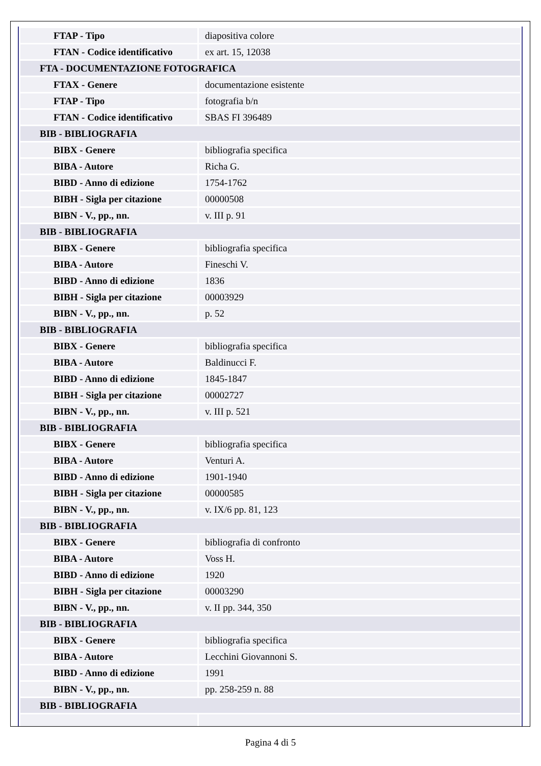| FTAP - Tipo | diapositiva colore |
| FTAN - Codice identificativo | ex art. 15, 12038 |
| FTA - DOCUMENTAZIONE FOTOGRAFICA | |
| FTAX - Genere | documentazione esistente |
| FTAP - Tipo | fotografia b/n |
| FTAN - Codice identificativo | SBAS FI 396489 |
| BIB - BIBLIOGRAFIA | |
| BIBX - Genere | bibliografia specifica |
| BIBA - Autore | Richa G. |
| BIBD - Anno di edizione | 1754-1762 |
| BIBH - Sigla per citazione | 00000508 |
| BIBN - V., pp., nn. | v. III p. 91 |
| BIB - BIBLIOGRAFIA | |
| BIBX - Genere | bibliografia specifica |
| BIBA - Autore | Fineschi V. |
| BIBD - Anno di edizione | 1836 |
| BIBH - Sigla per citazione | 00003929 |
| BIBN - V., pp., nn. | p. 52 |
| BIB - BIBLIOGRAFIA | |
| BIBX - Genere | bibliografia specifica |
| BIBA - Autore | Baldinucci F. |
| BIBD - Anno di edizione | 1845-1847 |
| BIBH - Sigla per citazione | 00002727 |
| BIBN - V., pp., nn. | v. III p. 521 |
| BIB - BIBLIOGRAFIA | |
| BIBX - Genere | bibliografia specifica |
| BIBA - Autore | Venturi A. |
| BIBD - Anno di edizione | 1901-1940 |
| BIBH - Sigla per citazione | 00000585 |
| BIBN - V., pp., nn. | v. IX/6 pp. 81, 123 |
| BIB - BIBLIOGRAFIA | |
| BIBX - Genere | bibliografia di confronto |
| BIBA - Autore | Voss H. |
| BIBD - Anno di edizione | 1920 |
| BIBH - Sigla per citazione | 00003290 |
| BIBN - V., pp., nn. | v. II pp. 344, 350 |
| BIB - BIBLIOGRAFIA | |
| BIBX - Genere | bibliografia specifica |
| BIBA - Autore | Lecchini Giovannoni S. |
| BIBD - Anno di edizione | 1991 |
| BIBN - V., pp., nn. | pp. 258-259 n. 88 |
| BIB - BIBLIOGRAFIA | |
Pagina 4 di 5